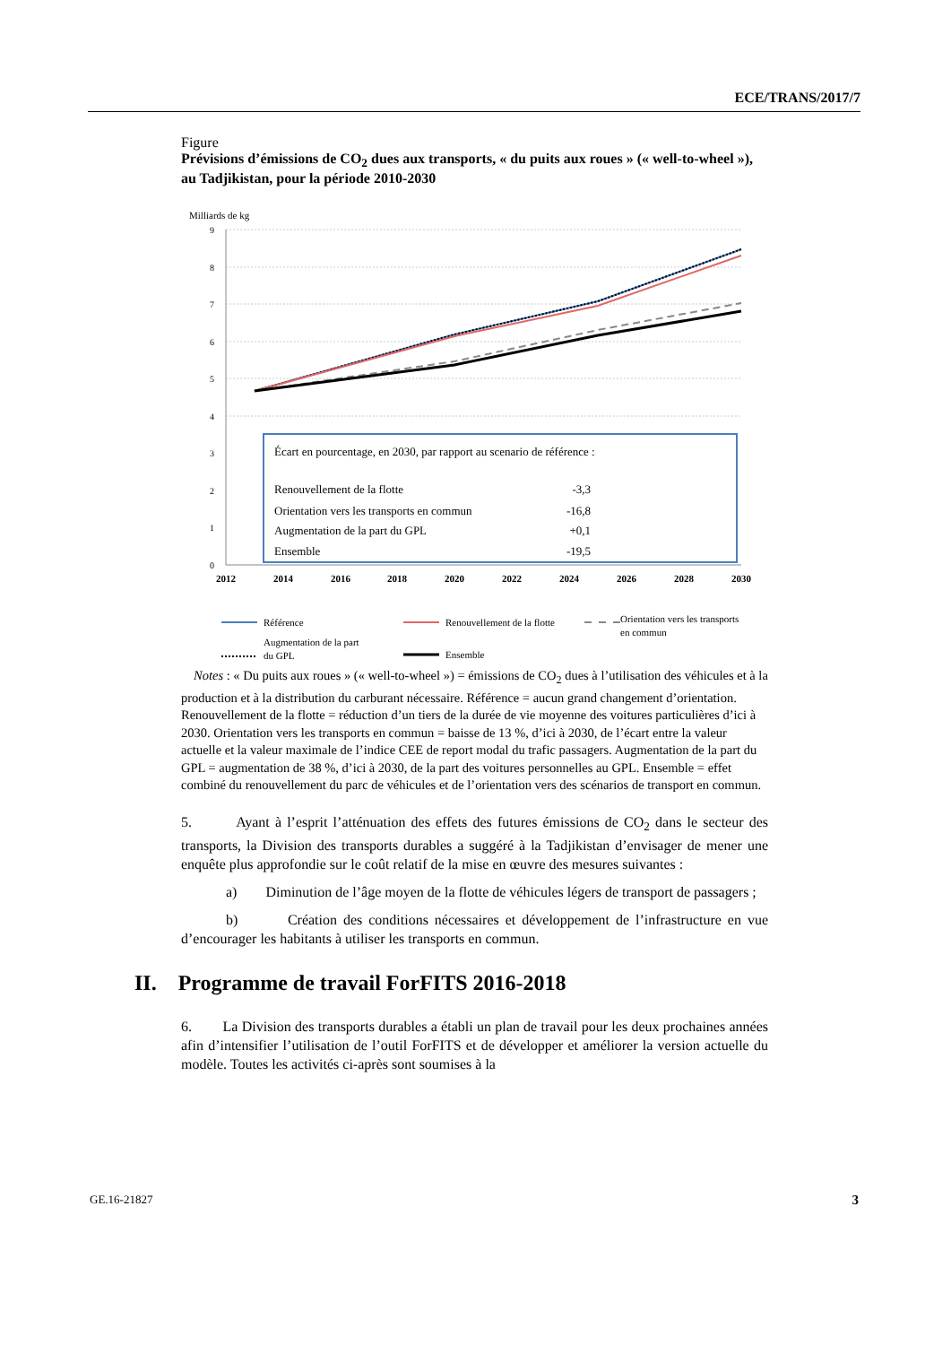ECE/TRANS/2017/7
Figure
Prévisions d’émissions de CO<sub>2</sub> dues aux transports, « du puits aux roues » (« well-to-wheel »), au Tadjikistan, pour la période 2010-2030
Milliards de kg
9
8
7
6
5
4
3
2
1
0
2012
2014
2016
2018
2020
2022
2024
2026
2028
2030
Écart en pourcentage, en 2030, par rapport au scenario de référence :
Renouvellement de la flotte
-3,3
Orientation vers les transports en commun
-16,8
Augmentation de la part du GPL
+0,1
Ensemble
-19,5
Référence
Renouvellement de la flotte
Orientation vers les transports
en commun
Augmentation de la part
du GPL
Ensemble
Notes : « Du puits aux roues » (« well-to-wheel ») = émissions de CO<sub>2</sub> dues à l’utilisation des véhicules et à la production et à la distribution du carburant nécessaire. Référence = aucun grand changement d’orientation. Renouvellement de la flotte = réduction d’un tiers de la durée de vie moyenne des voitures particulières d’ici à 2030. Orientation vers les transports en commun = baisse de 13 %, d’ici à 2030, de l’écart entre la valeur actuelle et la valeur maximale de l’indice CEE de report modal du trafic passagers. Augmentation de la part du GPL = augmentation de 38 %, d’ici à 2030, de la part des voitures personnelles au GPL. Ensemble = effet combiné du renouvellement du parc de véhicules et de l’orientation vers des scénarios de transport en commun.
5. Ayant à l’esprit l’atténuation des effets des futures émissions de CO<sub>2</sub> dans le secteur des transports, la Division des transports durables a suggéré à la Tadjikistan d’envisager de mener une enquête plus approfondie sur le coût relatif de la mise en œuvre des mesures suivantes :
a) Diminution de l’âge moyen de la flotte de véhicules légers de transport de passagers ;
b) Création des conditions nécessaires et développement de l’infrastructure en vue d’encourager les habitants à utiliser les transports en commun.
II. Programme de travail ForFITS 2016-2018
6. La Division des transports durables a établi un plan de travail pour les deux prochaines années afin d’intensifier l’utilisation de l’outil ForFITS et de développer et améliorer la version actuelle du modèle. Toutes les activités ci-après sont soumises à la
GE.16-21827 3